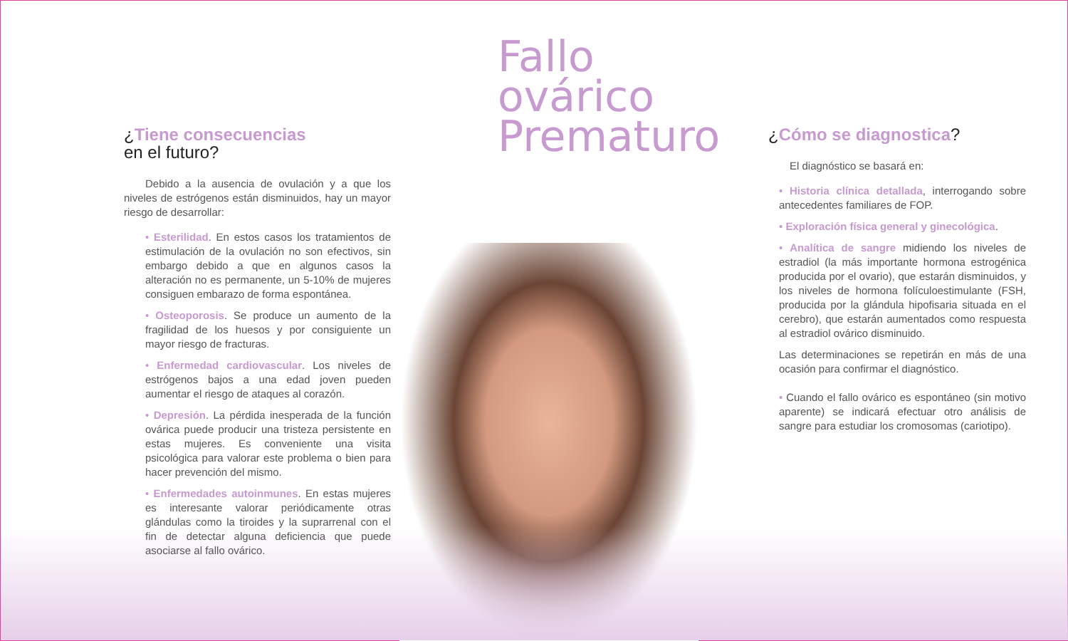¿Tiene consecuencias
en el futuro?
Debido a la ausencia de ovulación y a que los niveles de estrógenos están disminuidos, hay un mayor riesgo de desarrollar:
• Esterilidad. En estos casos los tratamientos de estimulación de la ovulación no son efectivos, sin embargo debido a que en algunos casos la alteración no es permanente, un 5-10% de mujeres consiguen embarazo de forma espontánea.
• Osteoporosis. Se produce un aumento de la fragilidad de los huesos y por consiguiente un mayor riesgo de fracturas.
• Enfermedad cardiovascular. Los niveles de estrógenos bajos a una edad joven pueden aumentar el riesgo de ataques al corazón.
• Depresión. La pérdida inesperada de la función ovárica puede producir una tristeza persistente en estas mujeres. Es conveniente una visita psicológica para valorar este problema o bien para hacer prevención del mismo.
• Enfermedades autoinmunes. En estas mujeres es interesante valorar periódicamente otras glándulas como la tiroides y la suprarrenal con el fin de detectar alguna deficiencia que puede asociarse al fallo ovárico.
Fallo ovárico
Prematuro
¿Cómo se diagnostica?
El diagnóstico se basará en:
• Historia clínica detallada, interrogando sobre antecedentes familiares de FOP.
• Exploración física general y ginecológica.
• Analítica de sangre midiendo los niveles de estradiol (la más importante hormona estrogénica producida por el ovario), que estarán disminuidos, y los niveles de hormona folículoestimulante (FSH, producida por la glándula hipofisaria situada en el cerebro), que estarán aumentados como respuesta al estradiol ovárico disminuido.
Las determinaciones se repetirán en más de una ocasión para confirmar el diagnóstico.
• Cuando el fallo ovárico es espontáneo (sin motivo aparente) se indicará efectuar otro análisis de sangre para estudiar los cromosomas (cariotipo).